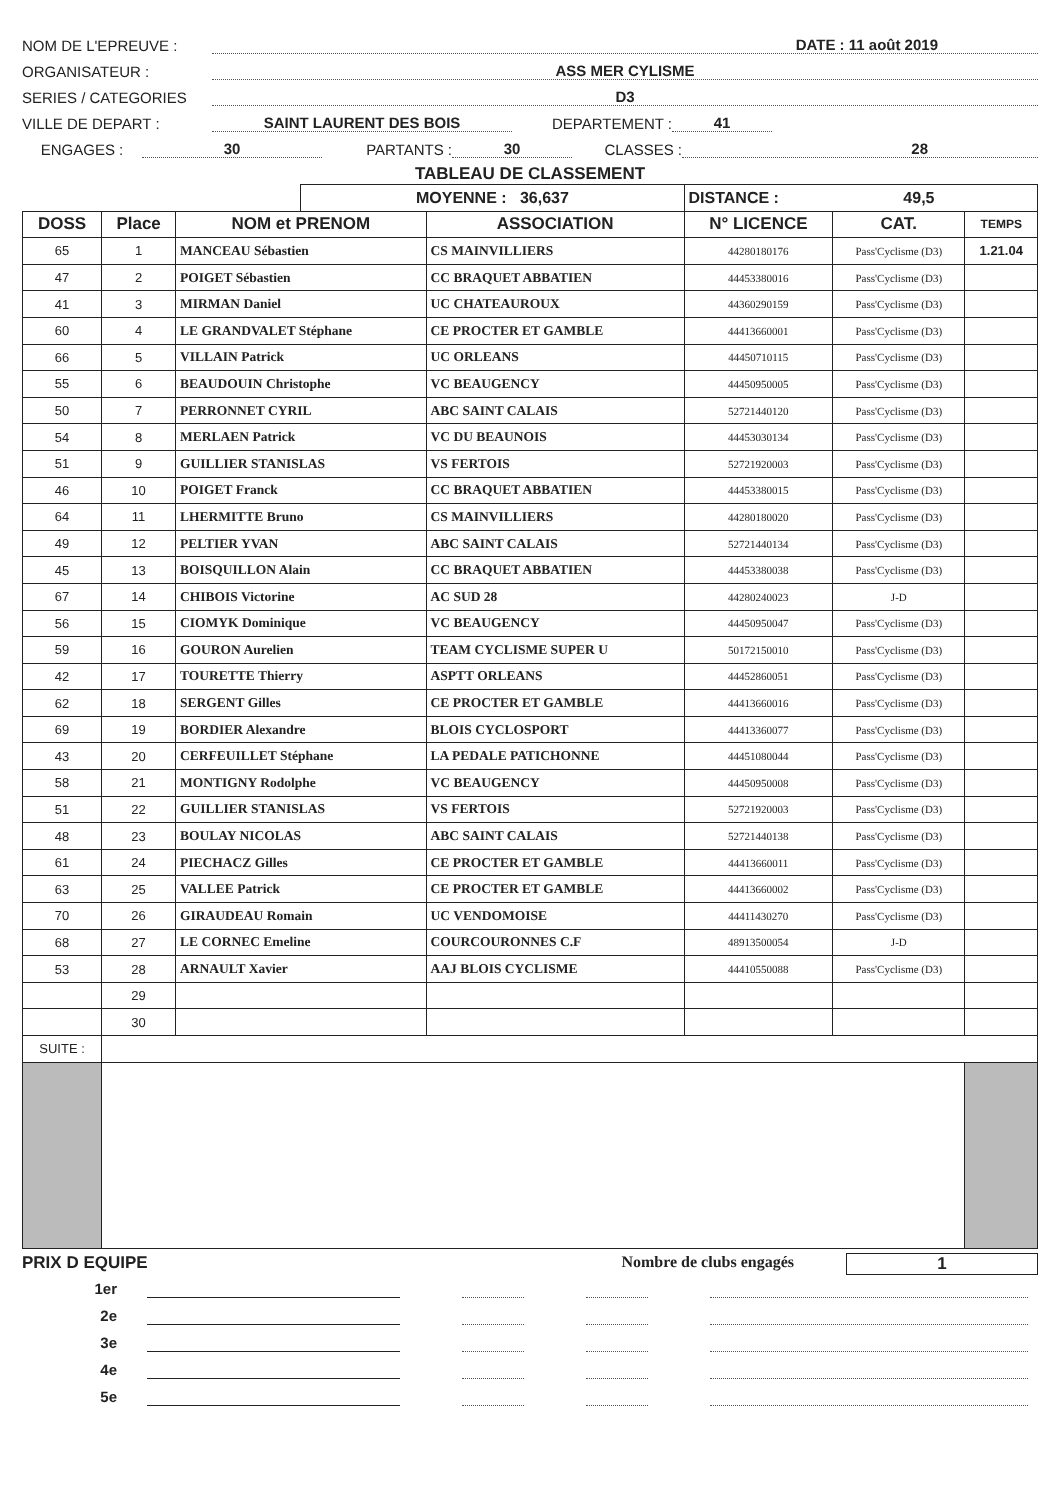NOM DE L'EPREUVE : DATE : 11 août 2019
ORGANISATEUR : ASS MER CYLISME
SERIES / CATEGORIES D3
VILLE DE DEPART : SAINT LAURENT DES BOIS DEPARTEMENT : 41
ENGAGES : 30 PARTANTS : 30 CLASSES : 28
TABLEAU DE CLASSEMENT
| | | | MOYENNE : 36,637 | | DISTANCE : 49,5 | | |
| DOSS | Place | NOM et PRENOM | | ASSOCIATION | N° LICENCE | CAT. | TEMPS |
| 65 | 1 | MANCEAU Sébastien | | CS MAINVILLIERS | 44280180176 | Pass'Cyclisme (D3) | 1.21.04 |
| 47 | 2 | POIGET Sébastien | | CC BRAQUET ABBATIEN | 44453380016 | Pass'Cyclisme (D3) | |
| 41 | 3 | MIRMAN Daniel | | UC CHATEAUROUX | 44360290159 | Pass'Cyclisme (D3) | |
| 60 | 4 | LE GRANDVALET Stéphane | | CE PROCTER ET GAMBLE | 44413660001 | Pass'Cyclisme (D3) | |
| 66 | 5 | VILLAIN Patrick | | UC ORLEANS | 44450710115 | Pass'Cyclisme (D3) | |
| 55 | 6 | BEAUDOUIN Christophe | | VC BEAUGENCY | 44450950005 | Pass'Cyclisme (D3) | |
| 50 | 7 | PERRONNET CYRIL | | ABC SAINT CALAIS | 52721440120 | Pass'Cyclisme (D3) | |
| 54 | 8 | MERLAEN Patrick | | VC DU BEAUNOIS | 44453030134 | Pass'Cyclisme (D3) | |
| 51 | 9 | GUILLIER STANISLAS | | VS FERTOIS | 52721920003 | Pass'Cyclisme (D3) | |
| 46 | 10 | POIGET Franck | | CC BRAQUET ABBATIEN | 44453380015 | Pass'Cyclisme (D3) | |
| 64 | 11 | LHERMITTE Bruno | | CS MAINVILLIERS | 44280180020 | Pass'Cyclisme (D3) | |
| 49 | 12 | PELTIER YVAN | | ABC SAINT CALAIS | 52721440134 | Pass'Cyclisme (D3) | |
| 45 | 13 | BOISQUILLON Alain | | CC BRAQUET ABBATIEN | 44453380038 | Pass'Cyclisme (D3) | |
| 67 | 14 | CHIBOIS Victorine | | AC SUD 28 | 44280240023 | J-D | |
| 56 | 15 | CIOMYK Dominique | | VC BEAUGENCY | 44450950047 | Pass'Cyclisme (D3) | |
| 59 | 16 | GOURON Aurelien | | TEAM CYCLISME SUPER U | 50172150010 | Pass'Cyclisme (D3) | |
| 42 | 17 | TOURETTE Thierry | | ASPTT ORLEANS | 44452860051 | Pass'Cyclisme (D3) | |
| 62 | 18 | SERGENT Gilles | | CE PROCTER ET GAMBLE | 44413660016 | Pass'Cyclisme (D3) | |
| 69 | 19 | BORDIER Alexandre | | BLOIS CYCLOSPORT | 44413360077 | Pass'Cyclisme (D3) | |
| 43 | 20 | CERFEUILLET Stéphane | | LA PEDALE PATICHONNE | 44451080044 | Pass'Cyclisme (D3) | |
| 58 | 21 | MONTIGNY Rodolphe | | VC BEAUGENCY | 44450950008 | Pass'Cyclisme (D3) | |
| 51 | 22 | GUILLIER STANISLAS | | VS FERTOIS | 52721920003 | Pass'Cyclisme (D3) | |
| 48 | 23 | BOULAY NICOLAS | | ABC SAINT CALAIS | 52721440138 | Pass'Cyclisme (D3) | |
| 61 | 24 | PIECHACZ Gilles | | CE PROCTER ET GAMBLE | 44413660011 | Pass'Cyclisme (D3) | |
| 63 | 25 | VALLEE Patrick | | CE PROCTER ET GAMBLE | 44413660002 | Pass'Cyclisme (D3) | |
| 70 | 26 | GIRAUDEAU Romain | | UC VENDOMOISE | 44411430270 | Pass'Cyclisme (D3) | |
| 68 | 27 | LE CORNEC Emeline | | COURCOURONNES C.F | 48913500054 | J-D | |
| 53 | 28 | ARNAULT Xavier | | AAJ BLOIS CYCLISME | 44410550088 | Pass'Cyclisme (D3) | |
| | 29 | | | | | | |
| | 30 | | | | | | |
| SUITE : | | | | | | | |
PRIX D EQUIPE Nombre de clubs engagés 1
1er
2e
3e
4e
5e